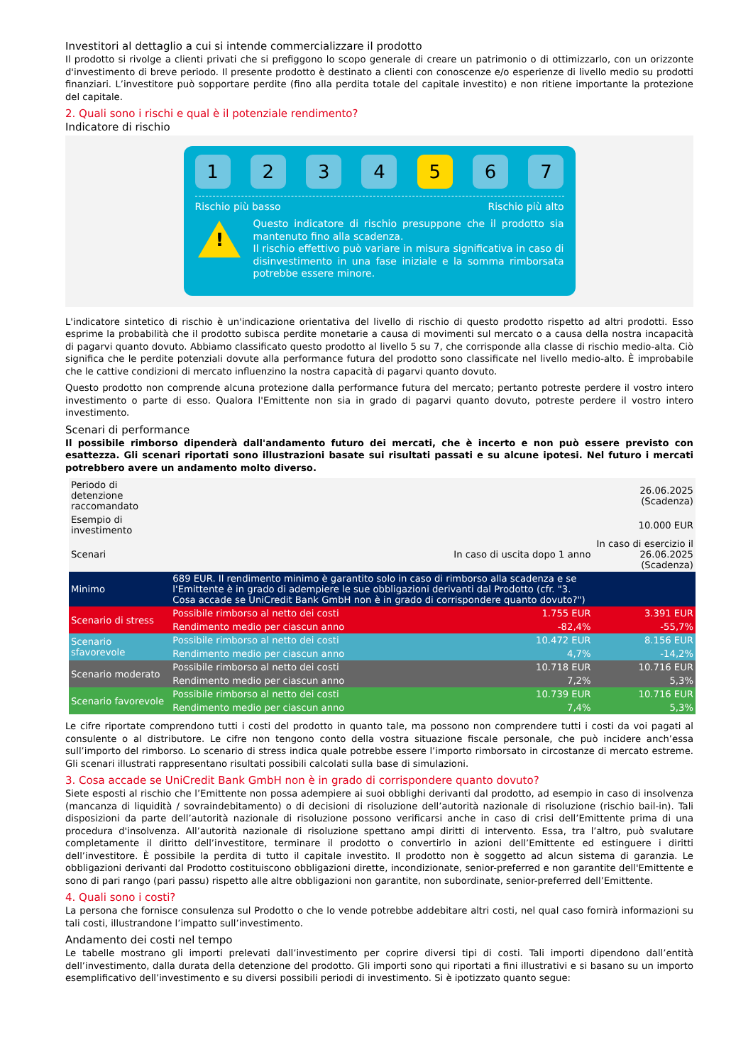Investitori al dettaglio a cui si intende commercializzare il prodotto
Il prodotto si rivolge a clienti privati che si prefiggono lo scopo generale di creare un patrimonio o di ottimizzarlo, con un orizzonte d'investimento di breve periodo. Il presente prodotto è destinato a clienti con conoscenze e/o esperienze di livello medio su prodotti finanziari. L’investitore può sopportare perdite (fino alla perdita totale del capitale investito) e non ritiene importante la protezione del capitale.
2. Quali sono i rischi e qual è il potenziale rendimento?
Indicatore di rischio
1 2 3 4 5 6 7
Rischio più basso Rischio più alto
!
Questo indicatore di rischio presuppone che il prodotto sia mantenuto fino alla scadenza.
Il rischio effettivo può variare in misura significativa in caso di disinvestimento in una fase iniziale e la somma rimborsata potrebbe essere minore.
L'indicatore sintetico di rischio è un'indicazione orientativa del livello di rischio di questo prodotto rispetto ad altri prodotti. Esso esprime la probabilità che il prodotto subisca perdite monetarie a causa di movimenti sul mercato o a causa della nostra incapacità di pagarvi quanto dovuto. Abbiamo classificato questo prodotto al livello 5 su 7, che corrisponde alla classe di rischio medio-alta. Ciò significa che le perdite potenziali dovute alla performance futura del prodotto sono classificate nel livello medio-alto. È improbabile che le cattive condizioni di mercato influenzino la nostra capacità di pagarvi quanto dovuto.
Questo prodotto non comprende alcuna protezione dalla performance futura del mercato; pertanto potreste perdere il vostro intero investimento o parte di esso. Qualora l'Emittente non sia in grado di pagarvi quanto dovuto, potreste perdere il vostro intero investimento.
Scenari di performance
Il possibile rimborso dipenderà dall'andamento futuro dei mercati, che è incerto e non può essere previsto con esattezza. Gli scenari riportati sono illustrazioni basate sui risultati passati e su alcune ipotesi. Nel futuro i mercati potrebbero avere un andamento molto diverso.
| Periodo di detenzione raccomandato | | | 26.06.2025 (Scadenza) |
| Esempio di investimento | | | 10.000 EUR |
| Scenari | | In caso di uscita dopo 1 anno | In caso di esercizio il 26.06.2025 (Scadenza) |
| Minimo | 689 EUR. Il rendimento minimo è garantito solo in caso di rimborso alla scadenza e se l'Emittente è in grado di adempiere le sue obbligazioni derivanti dal Prodotto (cfr. "3. Cosa accade se UniCredit Bank GmbH non è in grado di corrispondere quanto dovuto?") | | |
| Scenario di stress | Possibile rimborso al netto dei costi | 1.755 EUR | 3.391 EUR |
| | Rendimento medio per ciascun anno | -82,4% | -55,7% |
| Scenario sfavorevole | Possibile rimborso al netto dei costi | 10.472 EUR | 8.156 EUR |
| | Rendimento medio per ciascun anno | 4,7% | -14,2% |
| Scenario moderato | Possibile rimborso al netto dei costi | 10.718 EUR | 10.716 EUR |
| | Rendimento medio per ciascun anno | 7,2% | 5,3% |
| Scenario favorevole | Possibile rimborso al netto dei costi | 10.739 EUR | 10.716 EUR |
| | Rendimento medio per ciascun anno | 7,4% | 5,3% |
Le cifre riportate comprendono tutti i costi del prodotto in quanto tale, ma possono non comprendere tutti i costi da voi pagati al consulente o al distributore. Le cifre non tengono conto della vostra situazione fiscale personale, che può incidere anch’essa sull’importo del rimborso. Lo scenario di stress indica quale potrebbe essere l’importo rimborsato in circostanze di mercato estreme. Gli scenari illustrati rappresentano risultati possibili calcolati sulla base di simulazioni.
3. Cosa accade se UniCredit Bank GmbH non è in grado di corrispondere quanto dovuto?
Siete esposti al rischio che l’Emittente non possa adempiere ai suoi obblighi derivanti dal prodotto, ad esempio in caso di insolvenza (mancanza di liquidità / sovraindebitamento) o di decisioni di risoluzione dell’autorità nazionale di risoluzione (rischio bail-in). Tali disposizioni da parte dell’autorità nazionale di risoluzione possono verificarsi anche in caso di crisi dell’Emittente prima di una procedura d'insolvenza. All’autorità nazionale di risoluzione spettano ampi diritti di intervento. Essa, tra l’altro, può svalutare completamente il diritto dell’investitore, terminare il prodotto o convertirlo in azioni dell’Emittente ed estinguere i diritti dell’investitore. È possibile la perdita di tutto il capitale investito. Il prodotto non è soggetto ad alcun sistema di garanzia. Le obbligazioni derivanti dal Prodotto costituiscono obbligazioni dirette, incondizionate, senior-preferred e non garantite dell'Emittente e sono di pari rango (pari passu) rispetto alle altre obbligazioni non garantite, non subordinate, senior-preferred dell’Emittente.
4. Quali sono i costi?
La persona che fornisce consulenza sul Prodotto o che lo vende potrebbe addebitare altri costi, nel qual caso fornirà informazioni su tali costi, illustrandone l’impatto sull’investimento.
Andamento dei costi nel tempo
Le tabelle mostrano gli importi prelevati dall’investimento per coprire diversi tipi di costi. Tali importi dipendono dall’entità dell’investimento, dalla durata della detenzione del prodotto. Gli importi sono qui riportati a fini illustrativi e si basano su un importo esemplificativo dell’investimento e su diversi possibili periodi di investimento. Si è ipotizzato quanto segue: